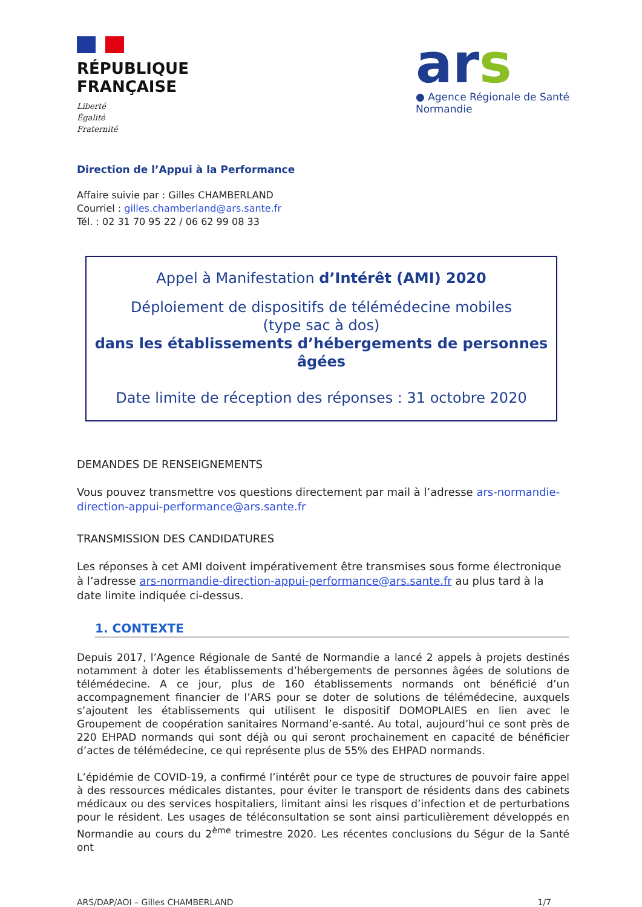RÉPUBLIQUE
FRANÇAISE
Liberté
Égalité
Fraternité
ars
● Agence Régionale de Santé
Normandie
Direction de l’Appui à la Performance
Affaire suivie par : Gilles CHAMBERLAND
Courriel : gilles.chamberland@ars.sante.fr
Tél. : 02 31 70 95 22 / 06 62 99 08 33
Appel à Manifestation d’Intérêt (AMI) 2020
Déploiement de dispositifs de télémédecine mobiles
(type sac à dos)
dans les établissements d’hébergements de personnes âgées
Date limite de réception des réponses : 31 octobre 2020
DEMANDES DE RENSEIGNEMENTS
Vous pouvez transmettre vos questions directement par mail à l’adresse ars-normandie-direction-appui-performance@ars.sante.fr
TRANSMISSION DES CANDIDATURES
Les réponses à cet AMI doivent impérativement être transmises sous forme électronique à l’adresse ars-normandie-direction-appui-performance@ars.sante.fr au plus tard à la date limite indiquée ci-dessus.
1. CONTEXTE
Depuis 2017, l’Agence Régionale de Santé de Normandie a lancé 2 appels à projets destinés notamment à doter les établissements d’hébergements de personnes âgées de solutions de télémédecine. A ce jour, plus de 160 établissements normands ont bénéficié d’un accompagnement financier de l’ARS pour se doter de solutions de télémédecine, auxquels s’ajoutent les établissements qui utilisent le dispositif DOMOPLAIES en lien avec le Groupement de coopération sanitaires Normand’e-santé. Au total, aujourd’hui ce sont près de 220 EHPAD normands qui sont déjà ou qui seront prochainement en capacité de bénéficier d’actes de télémédecine, ce qui représente plus de 55% des EHPAD normands.
L’épidémie de COVID-19, a confirmé l’intérêt pour ce type de structures de pouvoir faire appel à des ressources médicales distantes, pour éviter le transport de résidents dans des cabinets médicaux ou des services hospitaliers, limitant ainsi les risques d’infection et de perturbations pour le résident. Les usages de téléconsultation se sont ainsi particulièrement développés en Normandie au cours du 2<sup>ème</sup> trimestre 2020. Les récentes conclusions du Ségur de la Santé ont
ARS/DAP/AOI – Gilles CHAMBERLAND 1/7